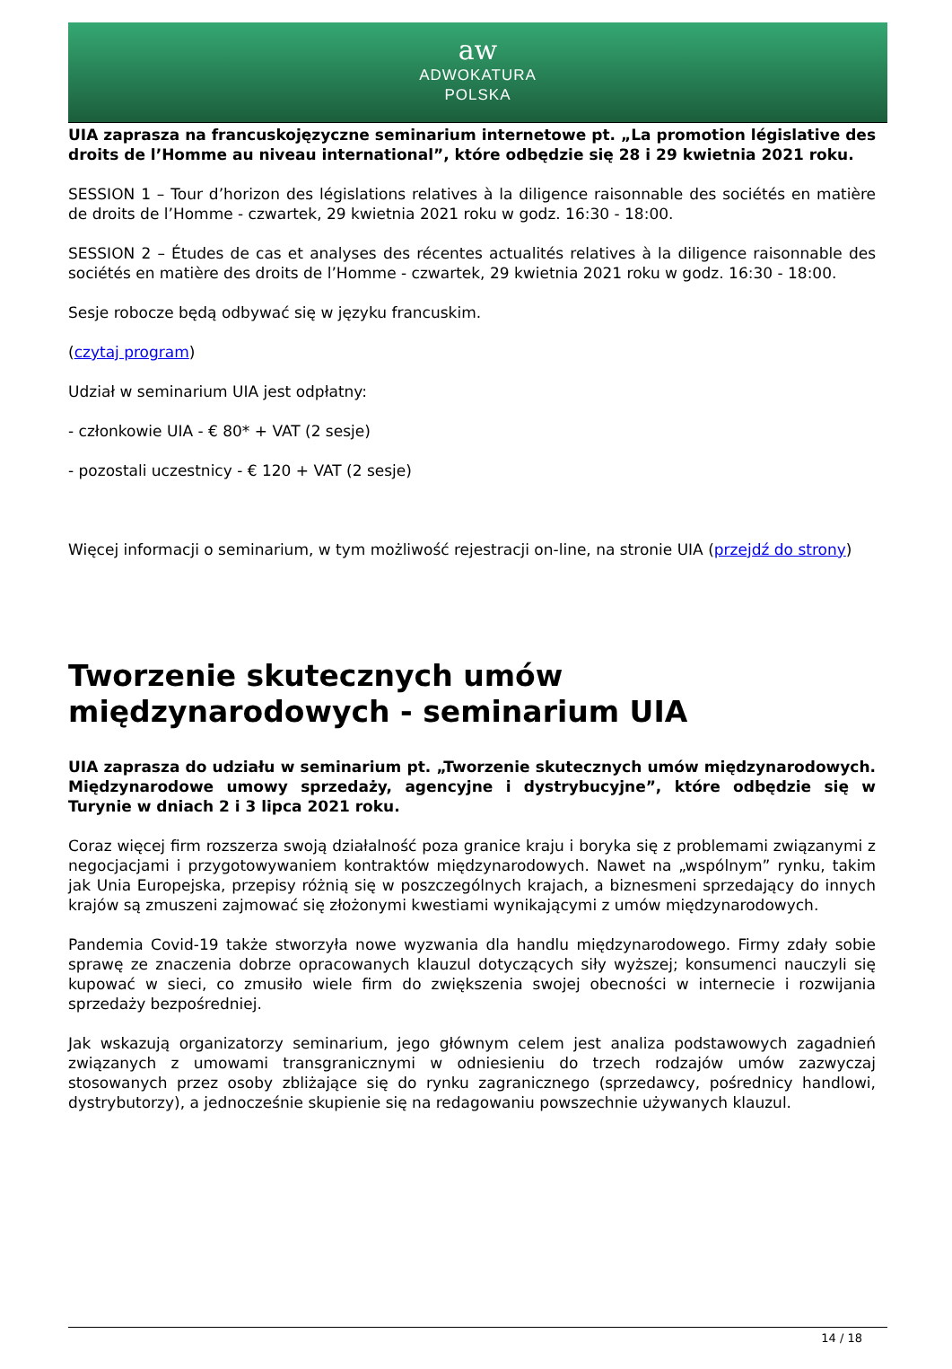aw
ADWOKATURA
POLSKA
UIA zaprasza na francuskojęzyczne seminarium internetowe pt. „La promotion législative des droits de l’Homme au niveau international”, które odbędzie się 28 i 29 kwietnia 2021 roku.
SESSION 1 – Tour d’horizon des législations relatives à la diligence raisonnable des sociétés en matière de droits de l’Homme - czwartek, 29 kwietnia 2021 roku w godz. 16:30 - 18:00.
SESSION 2 – Études de cas et analyses des récentes actualités relatives à la diligence raisonnable des sociétés en matière des droits de l’Homme - czwartek, 29 kwietnia 2021 roku w godz. 16:30 - 18:00.
Sesje robocze będą odbywać się w języku francuskim.
(czytaj program)
Udział w seminarium UIA jest odpłatny:
- członkowie UIA - € 80* + VAT (2 sesje)
- pozostali uczestnicy - € 120 + VAT (2 sesje)
Więcej informacji o seminarium, w tym możliwość rejestracji on-line, na stronie UIA (przejdź do strony)
Tworzenie skutecznych umów międzynarodowych - seminarium UIA
UIA zaprasza do udziału w seminarium pt. „Tworzenie skutecznych umów międzynarodowych. Międzynarodowe umowy sprzedaży, agencyjne i dystrybucyjne”, które odbędzie się w Turynie w dniach 2 i 3 lipca 2021 roku.
Coraz więcej firm rozszerza swoją działalność poza granice kraju i boryka się z problemami związanymi z negocjacjami i przygotowywaniem kontraktów międzynarodowych. Nawet na „wspólnym” rynku, takim jak Unia Europejska, przepisy różnią się w poszczególnych krajach, a biznesmeni sprzedający do innych krajów są zmuszeni zajmować się złożonymi kwestiami wynikającymi z umów międzynarodowych.
Pandemia Covid-19 także stworzyła nowe wyzwania dla handlu międzynarodowego. Firmy zdały sobie sprawę ze znaczenia dobrze opracowanych klauzul dotyczących siły wyższej; konsumenci nauczyli się kupować w sieci, co zmusiło wiele firm do zwiększenia swojej obecności w internecie i rozwijania sprzedaży bezpośredniej.
Jak wskazują organizatorzy seminarium, jego głównym celem jest analiza podstawowych zagadnień związanych z umowami transgranicznymi w odniesieniu do trzech rodzajów umów zazwyczaj stosowanych przez osoby zbliżające się do rynku zagranicznego (sprzedawcy, pośrednicy handlowi, dystrybutorzy), a jednocześnie skupienie się na redagowaniu powszechnie używanych klauzul.
14 / 18